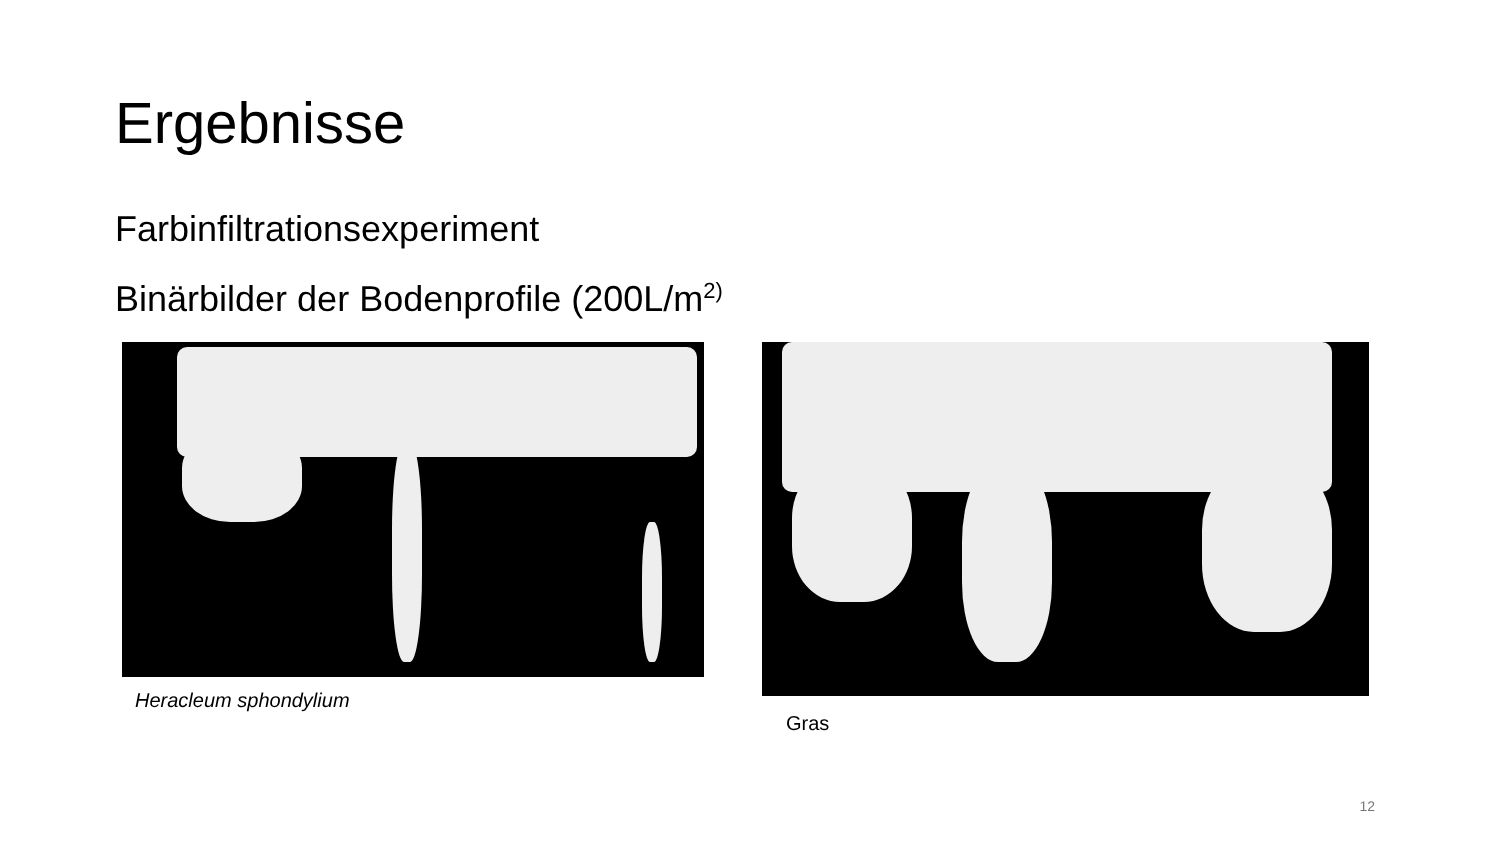Ergebnisse
Farbinfiltrationsexperiment
Binärbilder der Bodenprofile (200L/m<sup>2)</sup>
Heracleum sphondylium
Gras
12